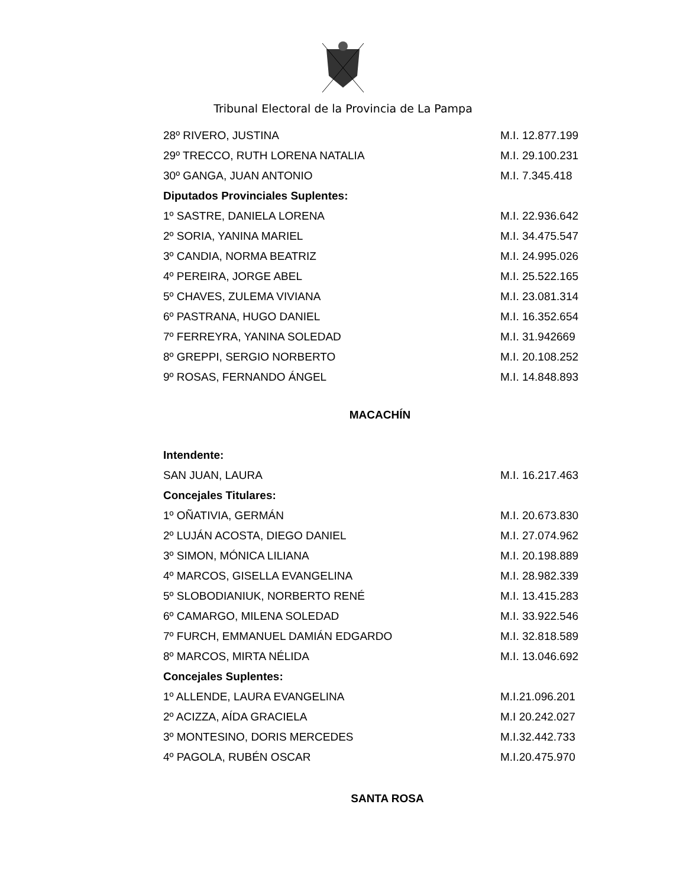Tribunal Electoral de la Provincia de La Pampa
| 28º RIVERO, JUSTINA | M.I. 12.877.199 |
| 29º TRECCO, RUTH LORENA NATALIA | M.I. 29.100.231 |
| 30º GANGA, JUAN ANTONIO | M.I. 7.345.418 |
| Diputados Provinciales Suplentes: | |
| 1º SASTRE, DANIELA LORENA | M.I. 22.936.642 |
| 2º SORIA, YANINA MARIEL | M.I. 34.475.547 |
| 3º CANDIA, NORMA BEATRIZ | M.I. 24.995.026 |
| 4º PEREIRA, JORGE ABEL | M.I. 25.522.165 |
| 5º CHAVES, ZULEMA VIVIANA | M.I. 23.081.314 |
| 6º PASTRANA, HUGO DANIEL | M.I. 16.352.654 |
| 7º FERREYRA, YANINA SOLEDAD | M.I. 31.942669 |
| 8º GREPPI, SERGIO NORBERTO | M.I. 20.108.252 |
| 9º ROSAS, FERNANDO ÁNGEL | M.I. 14.848.893 |
MACACHÍN
| Intendente: | |
| SAN JUAN, LAURA | M.I. 16.217.463 |
| Concejales Titulares: | |
| 1º OÑATIVIA, GERMÁN | M.I. 20.673.830 |
| 2º LUJÁN ACOSTA, DIEGO DANIEL | M.I. 27.074.962 |
| 3º SIMON, MÓNICA LILIANA | M.I. 20.198.889 |
| 4º MARCOS, GISELLA EVANGELINA | M.I. 28.982.339 |
| 5º SLOBODIANIUK, NORBERTO RENÉ | M.I. 13.415.283 |
| 6º CAMARGO, MILENA SOLEDAD | M.I. 33.922.546 |
| 7º FURCH, EMMANUEL DAMIÁN EDGARDO | M.I. 32.818.589 |
| 8º MARCOS, MIRTA NÉLIDA | M.I. 13.046.692 |
| Concejales Suplentes: | |
| 1º ALLENDE, LAURA EVANGELINA | M.I.21.096.201 |
| 2º ACIZZA, AÍDA GRACIELA | M.I 20.242.027 |
| 3º MONTESINO, DORIS MERCEDES | M.I.32.442.733 |
| 4º PAGOLA, RUBÉN OSCAR | M.I.20.475.970 |
SANTA ROSA